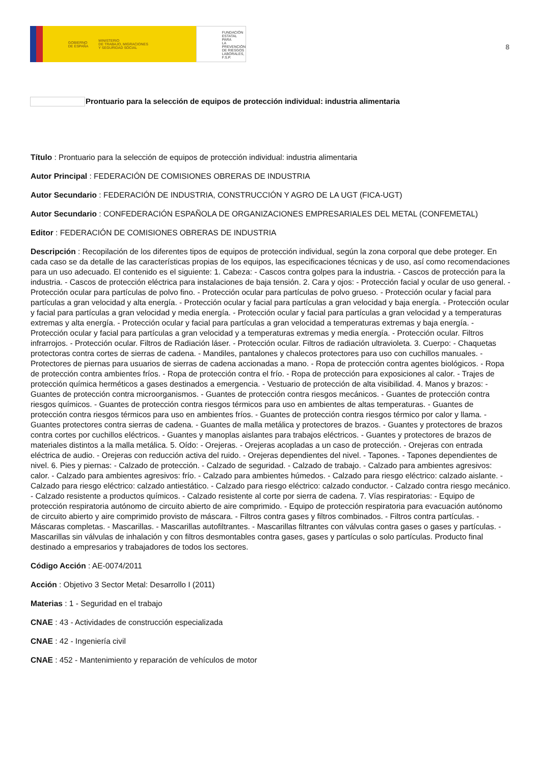GOBIERNO
DE ESPAÑA MINISTERIO
DE TRABAJO, MIGRACIONES
Y SEGURIDAD SOCIAL
FUNDACIÓN
ESTATAL PARA
LA PREVENCIÓN
DE RIESGOS
LABORALES, F.S.P.
8
Prontuario para la selección de equipos de protección individual: industria alimentaria
Título : Prontuario para la selección de equipos de protección individual: industria alimentaria
Autor Principal : FEDERACIÓN DE COMISIONES OBRERAS DE INDUSTRIA
Autor Secundario : FEDERACIÓN DE INDUSTRIA, CONSTRUCCIÓN Y AGRO DE LA UGT (FICA-UGT)
Autor Secundario : CONFEDERACIÓN ESPAÑOLA DE ORGANIZACIONES EMPRESARIALES DEL METAL (CONFEMETAL)
Editor : FEDERACIÓN DE COMISIONES OBRERAS DE INDUSTRIA
Descripción : Recopilación de los diferentes tipos de equipos de protección individual, según la zona corporal que debe proteger. En cada caso se da detalle de las características propias de los equipos, las especificaciones técnicas y de uso, así como recomendaciones para un uso adecuado. El contenido es el siguiente: 1. Cabeza: - Cascos contra golpes para la industria. - Cascos de protección para la industria. - Cascos de protección eléctrica para instalaciones de baja tensión. 2. Cara y ojos: - Protección facial y ocular de uso general. - Protección ocular para partículas de polvo fino. - Protección ocular para partículas de polvo grueso. - Protección ocular y facial para partículas a gran velocidad y alta energía. - Protección ocular y facial para partículas a gran velocidad y baja energía. - Protección ocular y facial para partículas a gran velocidad y media energía. - Protección ocular y facial para partículas a gran velocidad y a temperaturas extremas y alta energía. - Protección ocular y facial para partículas a gran velocidad a temperaturas extremas y baja energía. - Protección ocular y facial para partículas a gran velocidad y a temperaturas extremas y media energía. - Protección ocular. Filtros infrarrojos. - Protección ocular. Filtros de Radiación láser. - Protección ocular. Filtros de radiación ultravioleta. 3. Cuerpo: - Chaquetas protectoras contra cortes de sierras de cadena. - Mandiles, pantalones y chalecos protectores para uso con cuchillos manuales. - Protectores de piernas para usuarios de sierras de cadena accionadas a mano. - Ropa de protección contra agentes biológicos. - Ropa de protección contra ambientes fríos. - Ropa de protección contra el frío. - Ropa de protección para exposiciones al calor. - Trajes de protección química herméticos a gases destinados a emergencia. - Vestuario de protección de alta visibilidad. 4. Manos y brazos: - Guantes de protección contra microorganismos. - Guantes de protección contra riesgos mecánicos. - Guantes de protección contra riesgos químicos. - Guantes de protección contra riesgos térmicos para uso en ambientes de altas temperaturas. - Guantes de protección contra riesgos térmicos para uso en ambientes fríos. - Guantes de protección contra riesgos térmico por calor y llama. - Guantes protectores contra sierras de cadena. - Guantes de malla metálica y protectores de brazos. - Guantes y protectores de brazos contra cortes por cuchillos eléctricos. - Guantes y manoplas aislantes para trabajos eléctricos. - Guantes y protectores de brazos de materiales distintos a la malla metálica. 5. Oído: - Orejeras. - Orejeras acopladas a un caso de protección. - Orejeras con entrada eléctrica de audio. - Orejeras con reducción activa del ruido. - Orejeras dependientes del nivel. - Tapones. - Tapones dependientes de nivel. 6. Pies y piernas: - Calzado de protección. - Calzado de seguridad. - Calzado de trabajo. - Calzado para ambientes agresivos: calor. - Calzado para ambientes agresivos: frío. - Calzado para ambientes húmedos. - Calzado para riesgo eléctrico: calzado aislante. - Calzado para riesgo eléctrico: calzado antiestático. - Calzado para riesgo eléctrico: calzado conductor. - Calzado contra riesgo mecánico. - Calzado resistente a productos químicos. - Calzado resistente al corte por sierra de cadena. 7. Vías respiratorias: - Equipo de protección respiratoria autónomo de circuito abierto de aire comprimido. - Equipo de protección respiratoria para evacuación autónomo de circuito abierto y aire comprimido provisto de máscara. - Filtros contra gases y filtros combinados. - Filtros contra partículas. - Máscaras completas. - Mascarillas. - Mascarillas autofiltrantes. - Mascarillas filtrantes con válvulas contra gases o gases y partículas. - Mascarillas sin válvulas de inhalación y con filtros desmontables contra gases, gases y partículas o solo partículas. Producto final destinado a empresarios y trabajadores de todos los sectores.
Código Acción : AE-0074/2011
Acción : Objetivo 3 Sector Metal: Desarrollo I (2011)
Materias : 1 - Seguridad en el trabajo
CNAE : 43 - Actividades de construcción especializada
CNAE : 42 - Ingeniería civil
CNAE : 452 - Mantenimiento y reparación de vehículos de motor